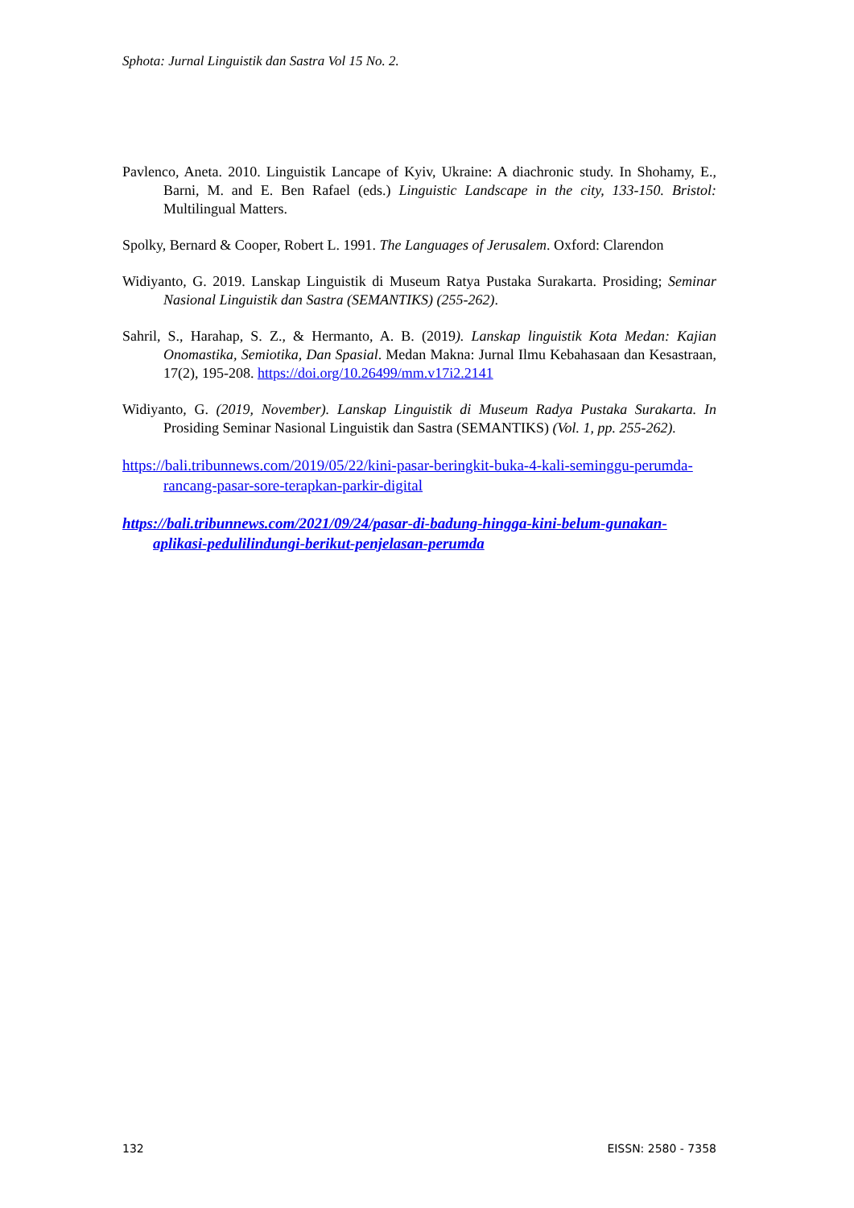Sphota: Jurnal Linguistik dan Sastra Vol 15 No. 2.
Pavlenco, Aneta. 2010. Linguistik Lancape of Kyiv, Ukraine: A diachronic study. In Shohamy, E., Barni, M. and E. Ben Rafael (eds.) Linguistic Landscape in the city, 133-150. Bristol: Multilingual Matters.
Spolky, Bernard & Cooper, Robert L. 1991. The Languages of Jerusalem. Oxford: Clarendon
Widiyanto, G. 2019. Lanskap Linguistik di Museum Ratya Pustaka Surakarta. Prosiding; Seminar Nasional Linguistik dan Sastra (SEMANTIKS) (255-262).
Sahril, S., Harahap, S. Z., & Hermanto, A. B. (2019). Lanskap linguistik Kota Medan: Kajian Onomastika, Semiotika, Dan Spasial. Medan Makna: Jurnal Ilmu Kebahasaan dan Kesastraan, 17(2), 195-208. https://doi.org/10.26499/mm.v17i2.2141
Widiyanto, G. (2019, November). Lanskap Linguistik di Museum Radya Pustaka Surakarta. In Prosiding Seminar Nasional Linguistik dan Sastra (SEMANTIKS) (Vol. 1, pp. 255-262).
https://bali.tribunnews.com/2019/05/22/kini-pasar-beringkit-buka-4-kali-seminggu-perumda-rancang-pasar-sore-terapkan-parkir-digital
https://bali.tribunnews.com/2021/09/24/pasar-di-badung-hingga-kini-belum-gunakan-aplikasi-pedulilindungi-berikut-penjelasan-perumda
132 EISSN: 2580 - 7358